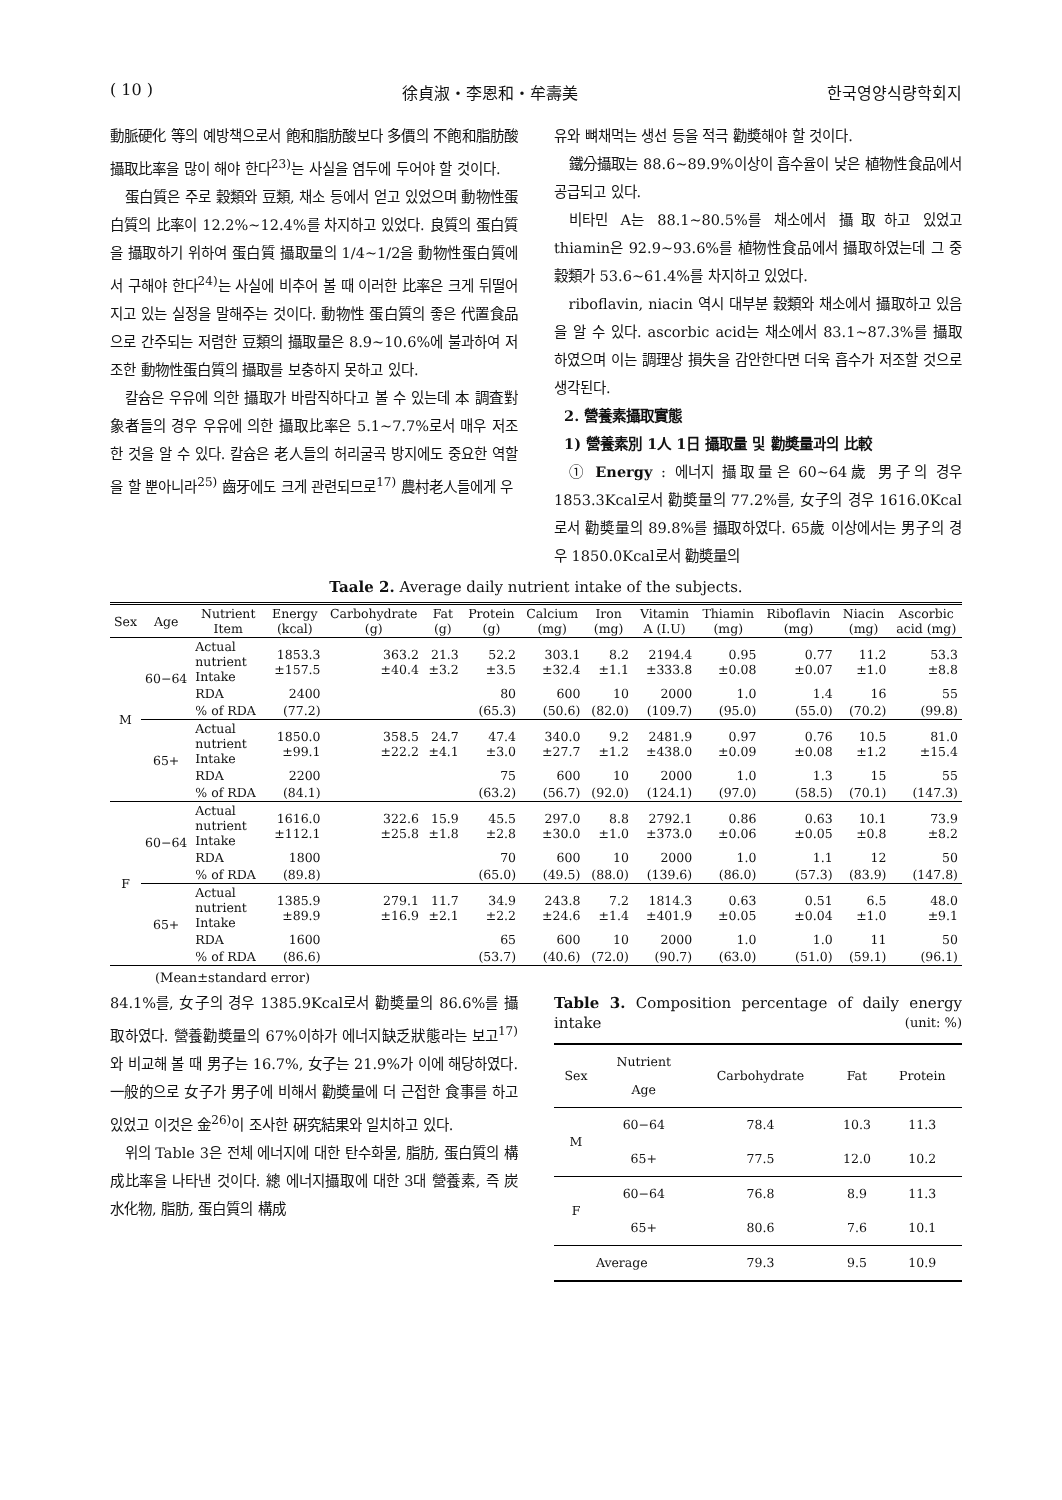( 10 ) 徐貞淑・李恩和・牟壽美 한국영양식량학회지
動脈硬化 等의 예방책으로서 飽和脂肪酸보다 多價의 不飽和脂肪酸 攝取比率을 많이 해야 한다<sup>23)</sup>는 사실을 염두에 두어야 할 것이다.
蛋白質은 주로 穀類와 豆類, 채소 등에서 얻고 있었으며 動物性蛋白質의 比率이 12.2%~12.4%를 차지하고 있었다. 良質의 蛋白質을 攝取하기 위하여 蛋白質 攝取量의 1/4~1/2을 動物性蛋白質에서 구해야 한다<sup>24)</sup>는 사실에 비추어 볼 때 이러한 比率은 크게 뒤떨어지고 있는 실정을 말해주는 것이다. 動物性 蛋白質의 좋은 代置食品으로 간주되는 저렴한 豆類의 攝取量은 8.9~10.6%에 불과하여 저조한 動物性蛋白質의 攝取를 보충하지 못하고 있다.
칼슘은 우유에 의한 攝取가 바람직하다고 볼 수 있는데 本 調査對象者들의 경우 우유에 의한 攝取比率은 5.1~7.7%로서 매우 저조한 것을 알 수 있다. 칼슘은 老人들의 허리굴곡 방지에도 중요한 역할을 할 뿐아니라<sup>25)</sup> 齒牙에도 크게 관련되므로<sup>17)</sup> 農村老人들에게 우
유와 뼈채먹는 생선 등을 적극 勸奬해야 할 것이다.
鐵分攝取는 88.6~89.9%이상이 흡수율이 낮은 植物性食品에서 공급되고 있다.
비타민 A는 88.1~80.5%를 채소에서 攝取하고 있었고 thiamin은 92.9~93.6%를 植物性食品에서 攝取하였는데 그 중 穀類가 53.6~61.4%를 차지하고 있었다.
riboflavin, niacin 역시 대부분 穀類와 채소에서 攝取하고 있음을 알 수 있다. ascorbic acid는 채소에서 83.1~87.3%를 攝取하였으며 이는 調理상 損失을 감안한다면 더욱 흡수가 저조할 것으로 생각된다.
2. 營養素攝取實態
1) 營養素別 1人 1日 攝取量 및 勸奬量과의 比較
① Energy : 에너지 攝取量은 60~64歲 男子의 경우 1853.3Kcal로서 勸奬量의 77.2%를, 女子의 경우 1616.0Kcal로서 勸奬量의 89.8%를 攝取하였다. 65歲 이상에서는 男子의 경우 1850.0Kcal로서 勸奬量의
Taale 2. Average daily nutrient intake of the subjects.
| Sex | Age | Nutrient Item | Energy (kcal) | Carbohydrate (g) | Fat (g) | Protein (g) | Calcium (mg) | Iron (mg) | Vitamin A (I.U) | Thiamin (mg) | Riboflavin (mg) | Niacin (mg) | Ascorbic acid (mg) |
| --- | --- | --- | --- | --- | --- | --- | --- | --- | --- | --- | --- | --- | --- |
| M | 60−64 | Actual nutrient Intake | 1853.3 ±157.5 | 363.2 ±40.4 | 21.3 ±3.2 | 52.2 ±3.5 | 303.1 ±32.4 | 8.2 ±1.1 | 2194.4 ±333.8 | 0.95 ±0.08 | 0.77 ±0.07 | 11.2 ±1.0 | 53.3 ±8.8 |
| | | RDA | 2400 | | | 80 | 600 | 10 | 2000 | 1.0 | 1.4 | 16 | 55 |
| | | % of RDA | (77.2) | | | (65.3) | (50.6) | (82.0) | (109.7) | (95.0) | (55.0) | (70.2) | (99.8) |
| | 65+ | Actual nutrient Intake | 1850.0 ±99.1 | 358.5 ±22.2 | 24.7 ±4.1 | 47.4 ±3.0 | 340.0 ±27.7 | 9.2 ±1.2 | 2481.9 ±438.0 | 0.97 ±0.09 | 0.76 ±0.08 | 10.5 ±1.2 | 81.0 ±15.4 |
| | | RDA | 2200 | | | 75 | 600 | 10 | 2000 | 1.0 | 1.3 | 15 | 55 |
| | | % of RDA | (84.1) | | | (63.2) | (56.7) | (92.0) | (124.1) | (97.0) | (58.5) | (70.1) | (147.3) |
| F | 60−64 | Actual nutrient Intake | 1616.0 ±112.1 | 322.6 ±25.8 | 15.9 ±1.8 | 45.5 ±2.8 | 297.0 ±30.0 | 8.8 ±1.0 | 2792.1 ±373.0 | 0.86 ±0.06 | 0.63 ±0.05 | 10.1 ±0.8 | 73.9 ±8.2 |
| | | RDA | 1800 | | | 70 | 600 | 10 | 2000 | 1.0 | 1.1 | 12 | 50 |
| | | % of RDA | (89.8) | | | (65.0) | (49.5) | (88.0) | (139.6) | (86.0) | (57.3) | (83.9) | (147.8) |
| | 65+ | Actual nutrient Intake | 1385.9 ±89.9 | 279.1 ±16.9 | 11.7 ±2.1 | 34.9 ±2.2 | 243.8 ±24.6 | 7.2 ±1.4 | 1814.3 ±401.9 | 0.63 ±0.05 | 0.51 ±0.04 | 6.5 ±1.0 | 48.0 ±9.1 |
| | | RDA | 1600 | | | 65 | 600 | 10 | 2000 | 1.0 | 1.0 | 11 | 50 |
| | | % of RDA | (86.6) | | | (53.7) | (40.6) | (72.0) | (90.7) | (63.0) | (51.0) | (59.1) | (96.1) |
(Mean±standard error)
84.1%를, 女子의 경우 1385.9Kcal로서 勸奬量의 86.6%를 攝取하였다. 營養勸奬量의 67%이하가 에너지缺乏狀態라는 보고<sup>17)</sup>와 비교해 볼 때 男子는 16.7%, 女子는 21.9%가 이에 해당하였다. 一般的으로 女子가 男子에 비해서 勸奬量에 더 근접한 食事를 하고 있었고 이것은 金<sup>26)</sup>이 조사한 硏究結果와 일치하고 있다.
위의 Table 3은 전체 에너지에 대한 탄수화물, 脂肪, 蛋白質의 構成比率을 나타낸 것이다. 總 에너지攝取에 대한 3대 營養素, 즉 炭水化物, 脂肪, 蛋白質의 構成
Table 3. Composition percentage of daily energy intake (unit: %)
| Sex | Nutrient Age | Carbohydrate | Fat | Protein |
| --- | --- | --- | --- | --- |
| M | 60−64 | 78.4 | 10.3 | 11.3 |
| | 65+ | 77.5 | 12.0 | 10.2 |
| F | 60−64 | 76.8 | 8.9 | 11.3 |
| | 65+ | 80.6 | 7.6 | 10.1 |
| Average | | 79.3 | 9.5 | 10.9 |